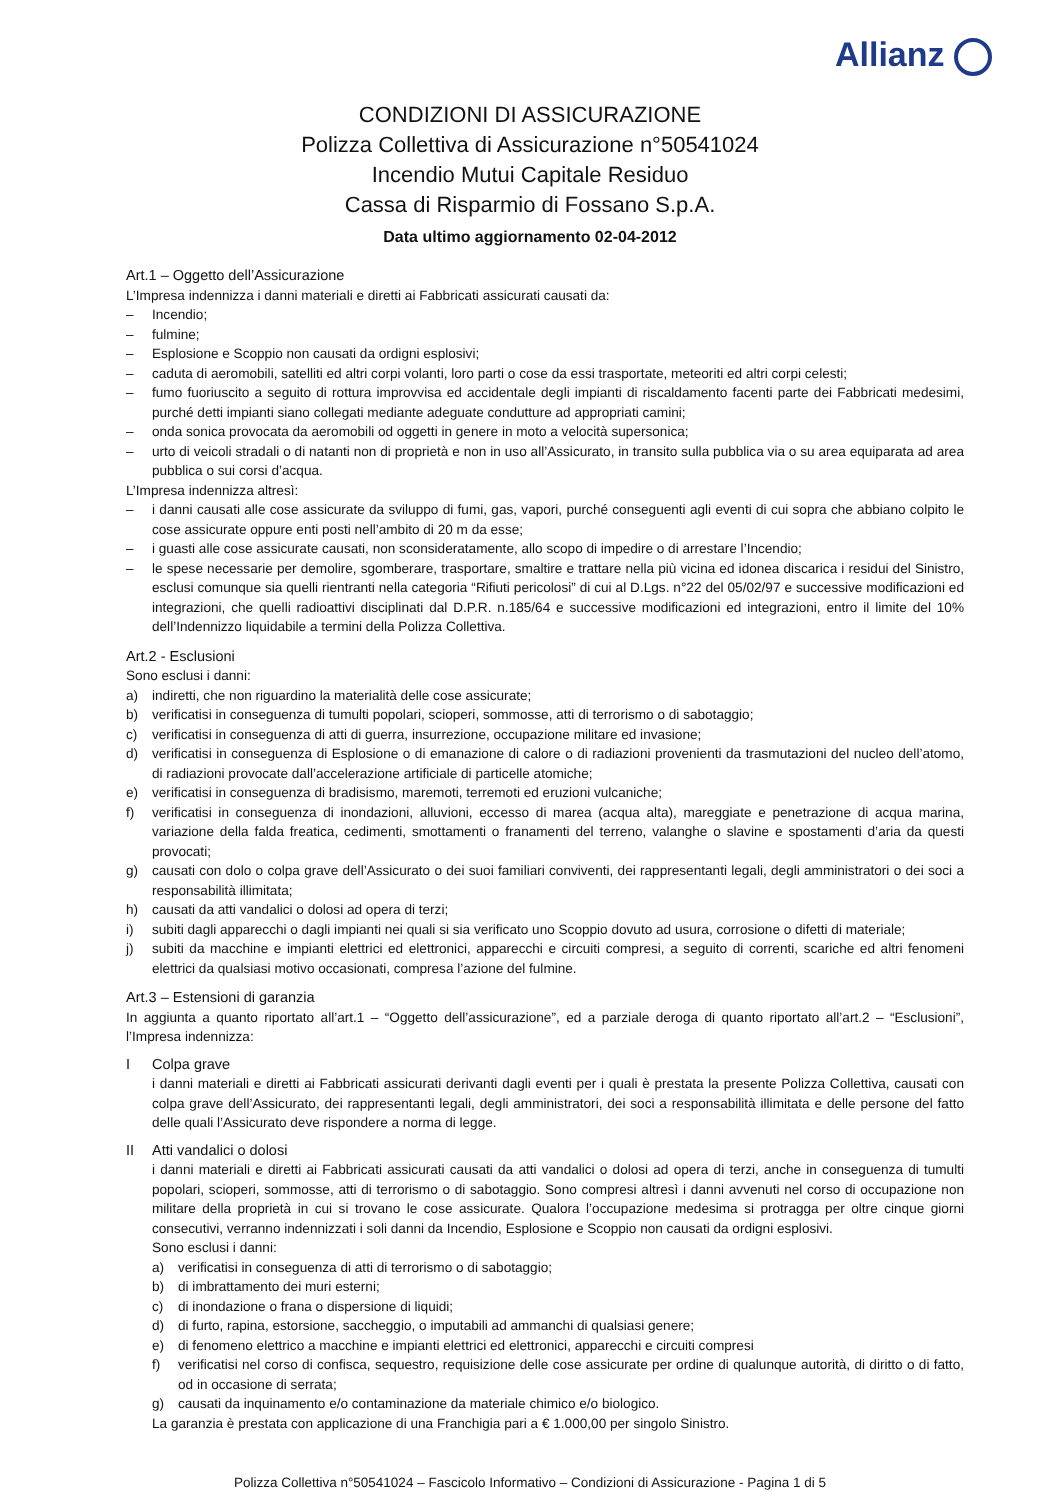Allianz
CONDIZIONI DI ASSICURAZIONE
Polizza Collettiva di Assicurazione n°50541024
Incendio Mutui Capitale Residuo
Cassa di Risparmio di Fossano S.p.A.
Data ultimo aggiornamento 02-04-2012
Art.1 – Oggetto dell’Assicurazione
L’Impresa indennizza i danni materiali e diretti ai Fabbricati assicurati causati da:
– Incendio;
– fulmine;
– Esplosione e Scoppio non causati da ordigni esplosivi;
– caduta di aeromobili, satelliti ed altri corpi volanti, loro parti o cose da essi trasportate, meteoriti ed altri corpi celesti;
– fumo fuoriuscito a seguito di rottura improvvisa ed accidentale degli impianti di riscaldamento facenti parte dei Fabbricati medesimi, purché detti impianti siano collegati mediante adeguate condutture ad appropriati camini;
– onda sonica provocata da aeromobili od oggetti in genere in moto a velocità supersonica;
– urto di veicoli stradali o di natanti non di proprietà e non in uso all’Assicurato, in transito sulla pubblica via o su area equiparata ad area pubblica o sui corsi d’acqua.
L’Impresa indennizza altresì:
– i danni causati alle cose assicurate da sviluppo di fumi, gas, vapori, purché conseguenti agli eventi di cui sopra che abbiano colpito le cose assicurate oppure enti posti nell’ambito di 20 m da esse;
– i guasti alle cose assicurate causati, non sconsideratamente, allo scopo di impedire o di arrestare l’Incendio;
– le spese necessarie per demolire, sgomberare, trasportare, smaltire e trattare nella più vicina ed idonea discarica i residui del Sinistro, esclusi comunque sia quelli rientranti nella categoria “Rifiuti pericolosi” di cui al D.Lgs. n°22 del 05/02/97 e successive modificazioni ed integrazioni, che quelli radioattivi disciplinati dal D.P.R. n.185/64 e successive modificazioni ed integrazioni, entro il limite del 10% dell’Indennizzo liquidabile a termini della Polizza Collettiva.
Art.2 - Esclusioni
Sono esclusi i danni:
a) indiretti, che non riguardino la materialità delle cose assicurate;
b) verificatisi in conseguenza di tumulti popolari, scioperi, sommosse, atti di terrorismo o di sabotaggio;
c) verificatisi in conseguenza di atti di guerra, insurrezione, occupazione militare ed invasione;
d) verificatisi in conseguenza di Esplosione o di emanazione di calore o di radiazioni provenienti da trasmutazioni del nucleo dell’atomo, di radiazioni provocate dall’accelerazione artificiale di particelle atomiche;
e) verificatisi in conseguenza di bradisismo, maremoti, terremoti ed eruzioni vulcaniche;
f) verificatisi in conseguenza di inondazioni, alluvioni, eccesso di marea (acqua alta), mareggiate e penetrazione di acqua marina, variazione della falda freatica, cedimenti, smottamenti o franamenti del terreno, valanghe o slavine e spostamenti d’aria da questi provocati;
g) causati con dolo o colpa grave dell’Assicurato o dei suoi familiari conviventi, dei rappresentanti legali, degli amministratori o dei soci a responsabilità illimitata;
h) causati da atti vandalici o dolosi ad opera di terzi;
i) subiti dagli apparecchi o dagli impianti nei quali si sia verificato uno Scoppio dovuto ad usura, corrosione o difetti di materiale;
j) subiti da macchine e impianti elettrici ed elettronici, apparecchi e circuiti compresi, a seguito di correnti, scariche ed altri fenomeni elettrici da qualsiasi motivo occasionati, compresa l’azione del fulmine.
Art.3 – Estensioni di garanzia
In aggiunta a quanto riportato all’art.1 – “Oggetto dell’assicurazione”, ed a parziale deroga di quanto riportato all’art.2 – “Esclusioni”, l’Impresa indennizza:
I Colpa grave
i danni materiali e diretti ai Fabbricati assicurati derivanti dagli eventi per i quali è prestata la presente Polizza Collettiva, causati con colpa grave dell’Assicurato, dei rappresentanti legali, degli amministratori, dei soci a responsabilità illimitata e delle persone del fatto delle quali l’Assicurato deve rispondere a norma di legge.
II Atti vandalici o dolosi
i danni materiali e diretti ai Fabbricati assicurati causati da atti vandalici o dolosi ad opera di terzi, anche in conseguenza di tumulti popolari, scioperi, sommosse, atti di terrorismo o di sabotaggio. Sono compresi altresì i danni avvenuti nel corso di occupazione non militare della proprietà in cui si trovano le cose assicurate. Qualora l’occupazione medesima si protragga per oltre cinque giorni consecutivi, verranno indennizzati i soli danni da Incendio, Esplosione e Scoppio non causati da ordigni esplosivi.
Sono esclusi i danni:
a) verificatisi in conseguenza di atti di terrorismo o di sabotaggio;
b) di imbrattamento dei muri esterni;
c) di inondazione o frana o dispersione di liquidi;
d) di furto, rapina, estorsione, saccheggio, o imputabili ad ammanchi di qualsiasi genere;
e) di fenomeno elettrico a macchine e impianti elettrici ed elettronici, apparecchi e circuiti compresi
f) verificatisi nel corso di confisca, sequestro, requisizione delle cose assicurate per ordine di qualunque autorità, di diritto o di fatto, od in occasione di serrata;
g) causati da inquinamento e/o contaminazione da materiale chimico e/o biologico.
La garanzia è prestata con applicazione di una Franchigia pari a € 1.000,00 per singolo Sinistro.
Polizza Collettiva n°50541024 – Fascicolo Informativo – Condizioni di Assicurazione - Pagina 1 di 5